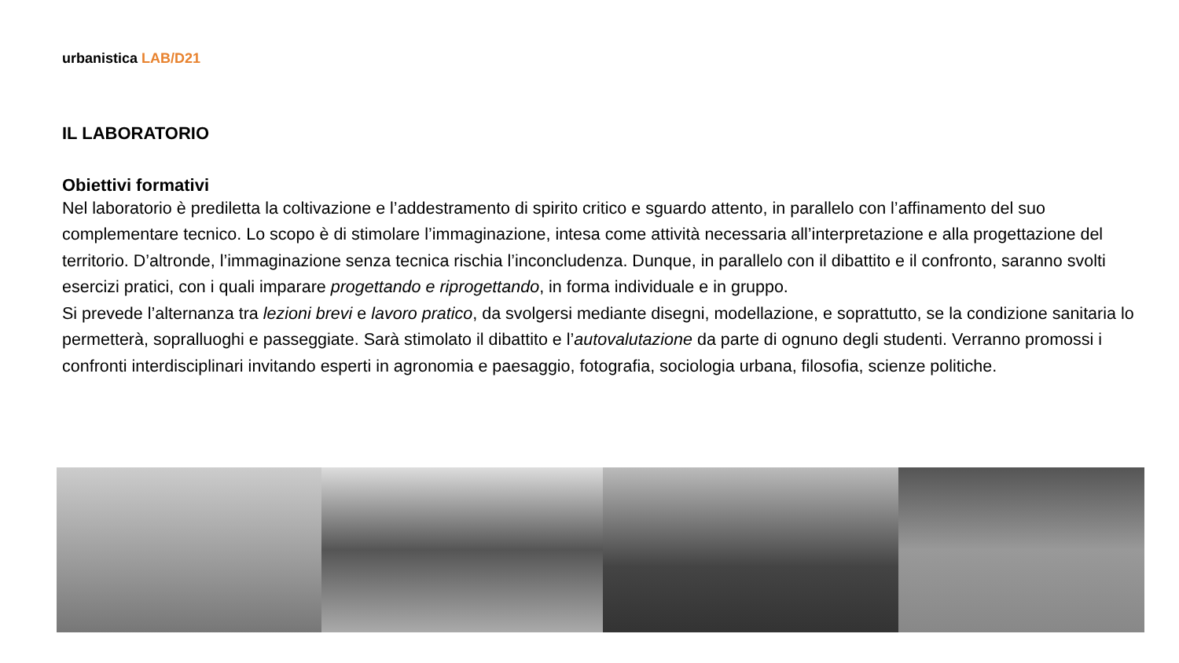urbanistica LAB/D21
IL LABORATORIO
Obiettivi formativi
Nel laboratorio è prediletta la coltivazione e l’addestramento di spirito critico e sguardo attento, in parallelo con l’affinamento del suo complementare tecnico. Lo scopo è di stimolare l’immaginazione, intesa come attività necessaria all’interpretazione e alla progettazione del territorio. D’altronde, l’immaginazione senza tecnica rischia l’inconcludenza. Dunque, in parallelo con il dibattito e il confronto, saranno svolti esercizi pratici, con i quali imparare progettando e riprogettando, in forma individuale e in gruppo.
Si prevede l’alternanza tra lezioni brevi e lavoro pratico, da svolgersi mediante disegni, modellazione, e soprattutto, se la condizione sanitaria lo permetterà, sopralluoghi e passeggiate. Sarà stimolato il dibattito e l’autovalutazione da parte di ognuno degli studenti. Verranno promossi i confronti interdisciplinari invitando esperti in agronomia e paesaggio, fotografia, sociologia urbana, filosofia, scienze politiche.